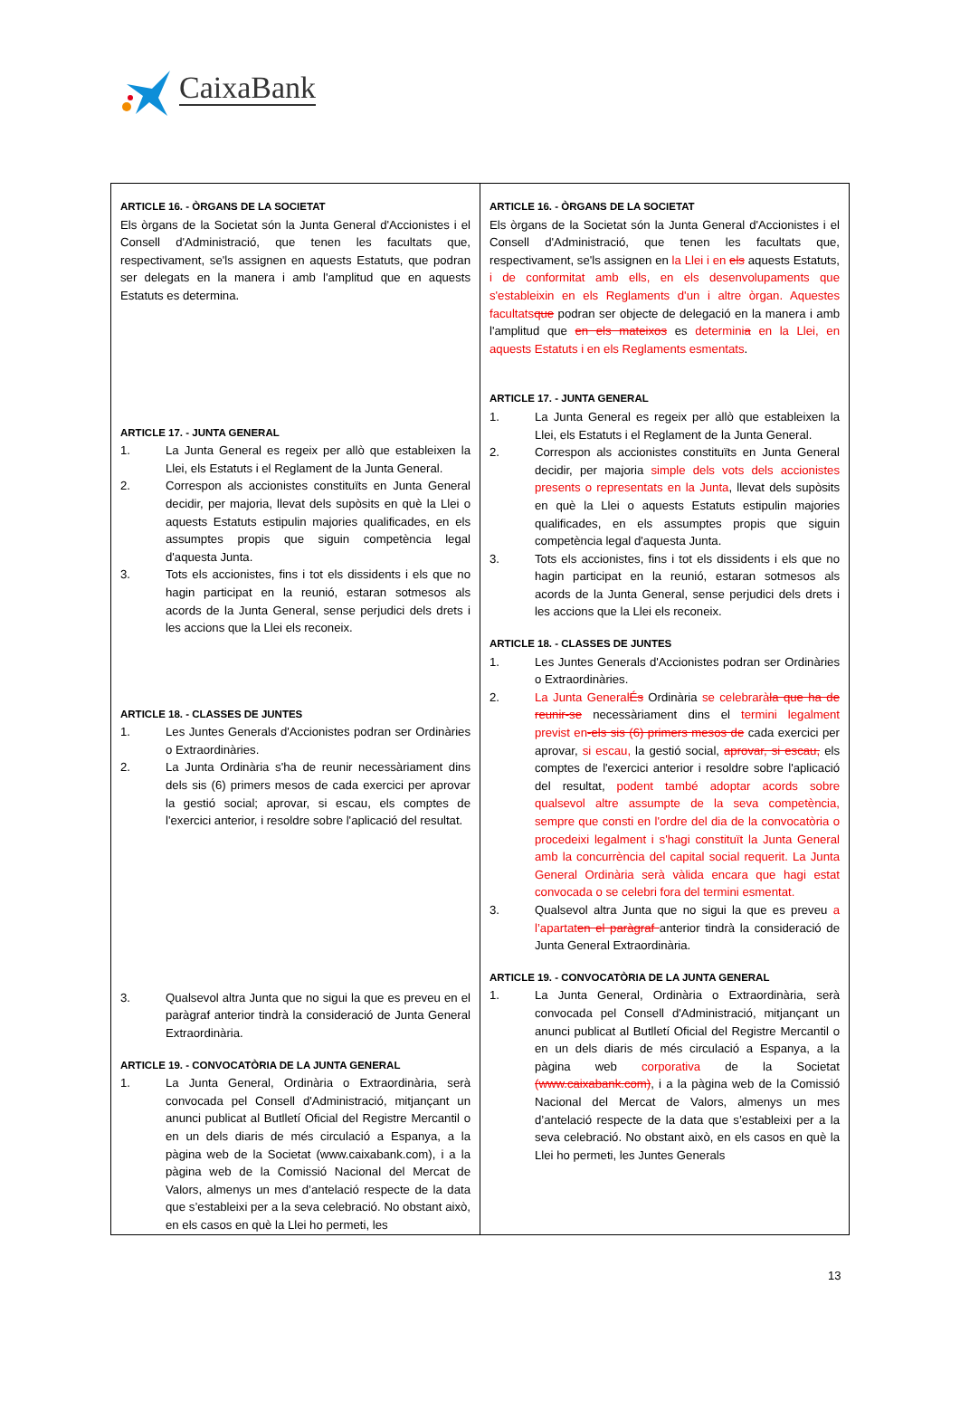CaixaBank
| ARTICLE 16. - ÒRGANS DE LA SOCIETAT Els òrgans de la Societat són la Junta General d'Accionistes i el Consell d'Administració, que tenen les facultats que, respectivament, se'ls assignen en aquests Estatuts, que podran ser delegats en la manera i amb l'amplitud que en aquests Estatuts es determina. ARTICLE 17. - JUNTA GENERAL 1. La Junta General es regeix per allò que estableixen la Llei, els Estatuts i el Reglament de la Junta General. 2. Correspon als accionistes constituïts en Junta General decidir, per majoria, llevat dels supòsits en què la Llei o aquests Estatuts estipulin majories qualificades, en els assumptes propis que siguin competència legal d'aquesta Junta. 3. Tots els accionistes, fins i tot els dissidents i els que no hagin participat en la reunió, estaran sotmesos als acords de la Junta General, sense perjudici dels drets i les accions que la Llei els reconeix. ARTICLE 18. - CLASSES DE JUNTES 1. Les Juntes Generals d'Accionistes podran ser Ordinàries o Extraordinàries. 2. La Junta Ordinària s'ha de reunir necessàriament dins dels sis (6) primers mesos de cada exercici per aprovar la gestió social; aprovar, si escau, els comptes de l'exercici anterior, i resoldre sobre l'aplicació del resultat. 3. Qualsevol altra Junta que no sigui la que es preveu en el paràgraf anterior tindrà la consideració de Junta General Extraordinària. ARTICLE 19. - CONVOCATÒRIA DE LA JUNTA GENERAL 1. La Junta General, Ordinària o Extraordinària, serà convocada pel Consell d'Administració, mitjançant un anunci publicat al Butlletí Oficial del Registre Mercantil o en un dels diaris de més circulació a Espanya, a la pàgina web de la Societat (www.caixabank.com), i a la pàgina web de la Comissió Nacional del Mercat de Valors, almenys un mes d’antelació respecte de la data que s’estableixi per a la seva celebració. No obstant això, en els casos en què la Llei ho permeti, les | ARTICLE 16. - ÒRGANS DE LA SOCIETAT Els òrgans de la Societat són la Junta General d'Accionistes i el Consell d'Administració, que tenen les facultats que, respectivament, se'ls assignen en la Llei i en els aquests Estatuts, i de conformitat amb ells, en els desenvolupaments que s'estableixin en els Reglaments d'un i altre òrgan. Aquestes facultats que podran ser objecte de delegació en la manera i amb l'amplitud que en els mateixos es determini a en la Llei, en aquests Estatuts i en els Reglaments esmentats . ARTICLE 17. - JUNTA GENERAL 1. La Junta General es regeix per allò que estableixen la Llei, els Estatuts i el Reglament de la Junta General. 2. Correspon als accionistes constituïts en Junta General decidir, per majoria simple dels vots dels accionistes presents o representats en la Junta , llevat dels supòsits en què la Llei o aquests Estatuts estipulin majories qualificades, en els assumptes propis que siguin competència legal d'aquesta Junta. 3. Tots els accionistes, fins i tot els dissidents i els que no hagin participat en la reunió, estaran sotmesos als acords de la Junta General, sense perjudici dels drets i les accions que la Llei els reconeix. ARTICLE 18. - CLASSES DE JUNTES 1. Les Juntes Generals d'Accionistes podran ser Ordinàries o Extraordinàries. 2. La Junta General És Ordinària se celebrarà la que ha de reunir-se necessàriament dins el termini legalment previst en -els sis (6) primers mesos de cada exercici per aprovar, si escau, la gestió social, aprovar, si escau, els comptes de l'exercici anterior i resoldre sobre l'aplicació del resultat, podent també adoptar acords sobre qualsevol altre assumpte de la seva competència, sempre que consti en l'ordre del dia de la convocatòria o procedeixi legalment i s'hagi constituït la Junta General amb la concurrència del capital social requerit. La Junta General Ordinària serà vàlida encara que hagi estat convocada o se celebri fora del termini esmentat. 3. Qualsevol altra Junta que no sigui la que es preveu a l’apartat en el paràgraf anterior tindrà la consideració de Junta General Extraordinària. ARTICLE 19. - CONVOCATÒRIA DE LA JUNTA GENERAL 1. La Junta General, Ordinària o Extraordinària, serà convocada pel Consell d'Administració, mitjançant un anunci publicat al Butlletí Oficial del Registre Mercantil o en un dels diaris de més circulació a Espanya, a la pàgina web corporativa de la Societat (www.caixabank.com) , i a la pàgina web de la Comissió Nacional del Mercat de Valors, almenys un mes d’antelació respecte de la data que s’estableixi per a la seva celebració. No obstant això, en els casos en què la Llei ho permeti, les Juntes Generals |
13